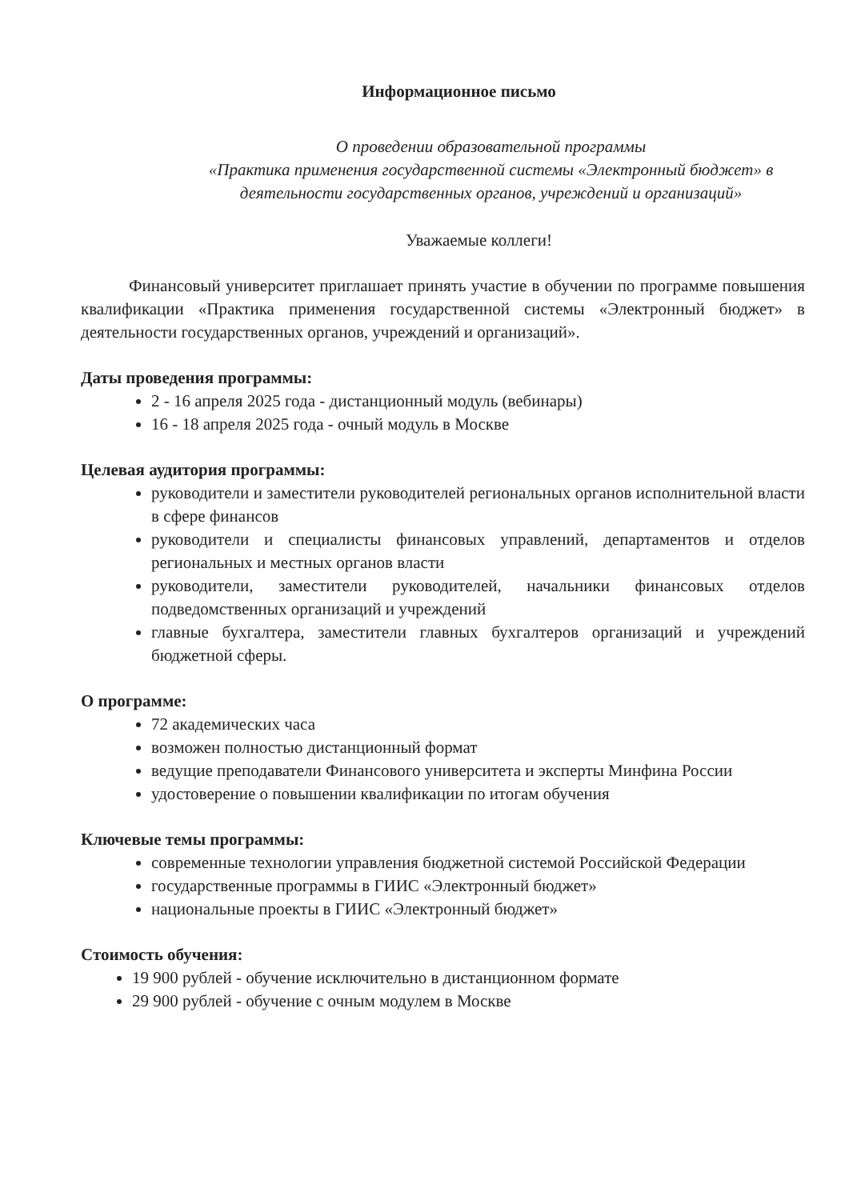Информационное письмо
О проведении образовательной программы
«Практика применения государственной системы «Электронный бюджет» в деятельности государственных органов, учреждений и организаций»
Уважаемые коллеги!
Финансовый университет приглашает принять участие в обучении по программе повышения квалификации «Практика применения государственной системы «Электронный бюджет» в деятельности государственных органов, учреждений и организаций».
Даты проведения программы:
2 - 16 апреля 2025 года - дистанционный модуль (вебинары)
16 - 18 апреля 2025 года - очный модуль в Москве
Целевая аудитория программы:
руководители и заместители руководителей региональных органов исполнительной власти в сфере финансов
руководители и специалисты финансовых управлений, департаментов и отделов региональных и местных органов власти
руководители, заместители руководителей, начальники финансовых отделов подведомственных организаций и учреждений
главные бухгалтера, заместители главных бухгалтеров организаций и учреждений бюджетной сферы.
О программе:
72 академических часа
возможен полностью дистанционный формат
ведущие преподаватели Финансового университета и эксперты Минфина России
удостоверение о повышении квалификации по итогам обучения
Ключевые темы программы:
современные технологии управления бюджетной системой Российской Федерации
государственные программы в ГИИС «Электронный бюджет»
национальные проекты в ГИИС «Электронный бюджет»
Стоимость обучения:
19 900 рублей - обучение исключительно в дистанционном формате
29 900 рублей - обучение с очным модулем в Москве